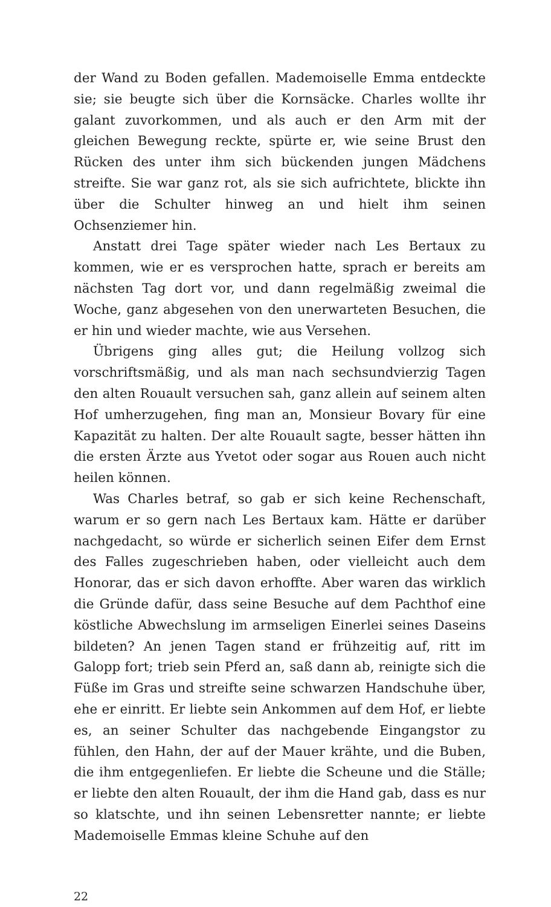der Wand zu Boden gefallen. Mademoiselle Emma entdeckte sie; sie beugte sich über die Kornsäcke. Charles wollte ihr galant zuvorkommen, und als auch er den Arm mit der gleichen Bewegung reckte, spürte er, wie seine Brust den Rücken des unter ihm sich bückenden jungen Mädchens streifte. Sie war ganz rot, als sie sich aufrichtete, blickte ihn über die Schulter hinweg an und hielt ihm seinen Ochsenziemer hin.
Anstatt drei Tage später wieder nach Les Bertaux zu kommen, wie er es versprochen hatte, sprach er bereits am nächsten Tag dort vor, und dann regelmäßig zweimal die Woche, ganz abgesehen von den unerwarteten Besuchen, die er hin und wieder machte, wie aus Versehen.
Übrigens ging alles gut; die Heilung vollzog sich vorschriftsmäßig, und als man nach sechsundvierzig Tagen den alten Rouault versuchen sah, ganz allein auf seinem alten Hof umherzugehen, fing man an, Monsieur Bovary für eine Kapazität zu halten. Der alte Rouault sagte, besser hätten ihn die ersten Ärzte aus Yvetot oder sogar aus Rouen auch nicht heilen können.
Was Charles betraf, so gab er sich keine Rechenschaft, warum er so gern nach Les Bertaux kam. Hätte er darüber nachgedacht, so würde er sicherlich seinen Eifer dem Ernst des Falles zugeschrieben haben, oder vielleicht auch dem Honorar, das er sich davon erhoffte. Aber waren das wirklich die Gründe dafür, dass seine Besuche auf dem Pachthof eine köstliche Abwechslung im armseligen Einerlei seines Daseins bildeten? An jenen Tagen stand er frühzeitig auf, ritt im Galopp fort; trieb sein Pferd an, saß dann ab, reinigte sich die Füße im Gras und streifte seine schwarzen Handschuhe über, ehe er einritt. Er liebte sein Ankommen auf dem Hof, er liebte es, an seiner Schulter das nachgebende Eingangstor zu fühlen, den Hahn, der auf der Mauer krähte, und die Buben, die ihm entgegenliefen. Er liebte die Scheune und die Ställe; er liebte den alten Rouault, der ihm die Hand gab, dass es nur so klatschte, und ihn seinen Lebensretter nannte; er liebte Mademoiselle Emmas kleine Schuhe auf den
22